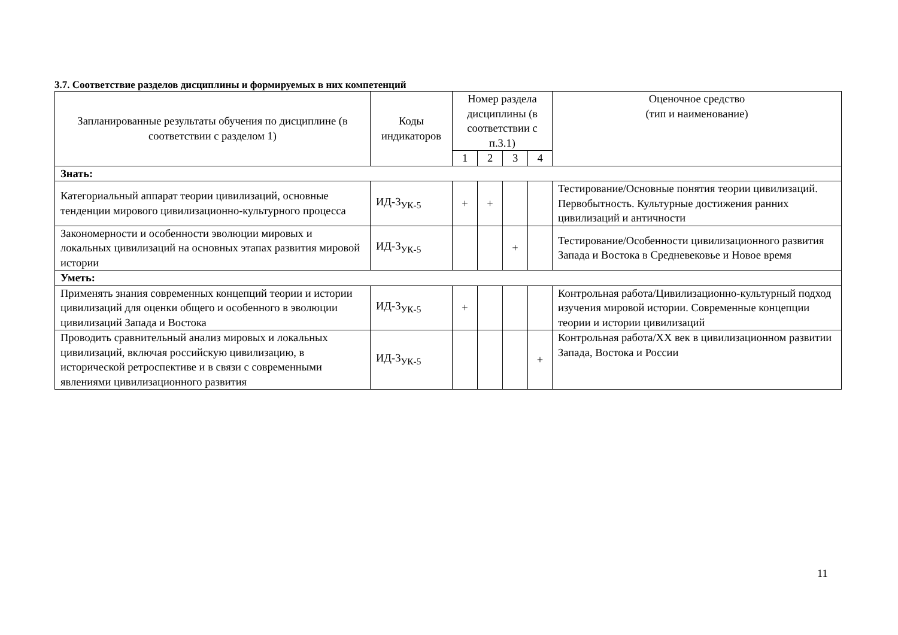3.7. Соответствие разделов дисциплины и формируемых в них компетенций
| Запланированные результаты обучения по дисциплине (в соответствии с разделом 1) | Коды индикаторов | Номер раздела дисциплины (в соответствии с п.3.1) | | | | Оценочное средство (тип и наименование) |
| --- | --- | --- | --- | --- | --- | --- |
| | | 1 | 2 | 3 | 4 | |
| Знать: | | | | | | |
| Категориальный аппарат теории цивилизаций, основные тенденции мирового цивилизационно-культурного процесса | ИД-3<sub>УК-5</sub> | + | + | | | Тестирование/Основные понятия теории цивилизаций. Первобытность. Культурные достижения ранних цивилизаций и античности |
| Закономерности и особенности эволюции мировых и локальных цивилизаций на основных этапах развития мировой истории | ИД-3<sub>УК-5</sub> | | | + | | Тестирование/Особенности цивилизационного развития Запада и Востока в Средневековье и Новое время |
| Уметь: | | | | | | |
| Применять знания современных концепций теории и истории цивилизаций для оценки общего и особенного в эволюции цивилизаций Запада и Востока | ИД-3<sub>УК-5</sub> | + | | | | Контрольная работа/Цивилизационно-культурный подход изучения мировой истории. Современные концепции теории и истории цивилизаций |
| Проводить сравнительный анализ мировых и локальных цивилизаций, включая российскую цивилизацию, в исторической ретроспективе и в связи с современными явлениями цивилизационного развития | ИД-3<sub>УК-5</sub> | | | | + | Контрольная работа/ХХ век в цивилизационном развитии Запада, Востока и России |
11